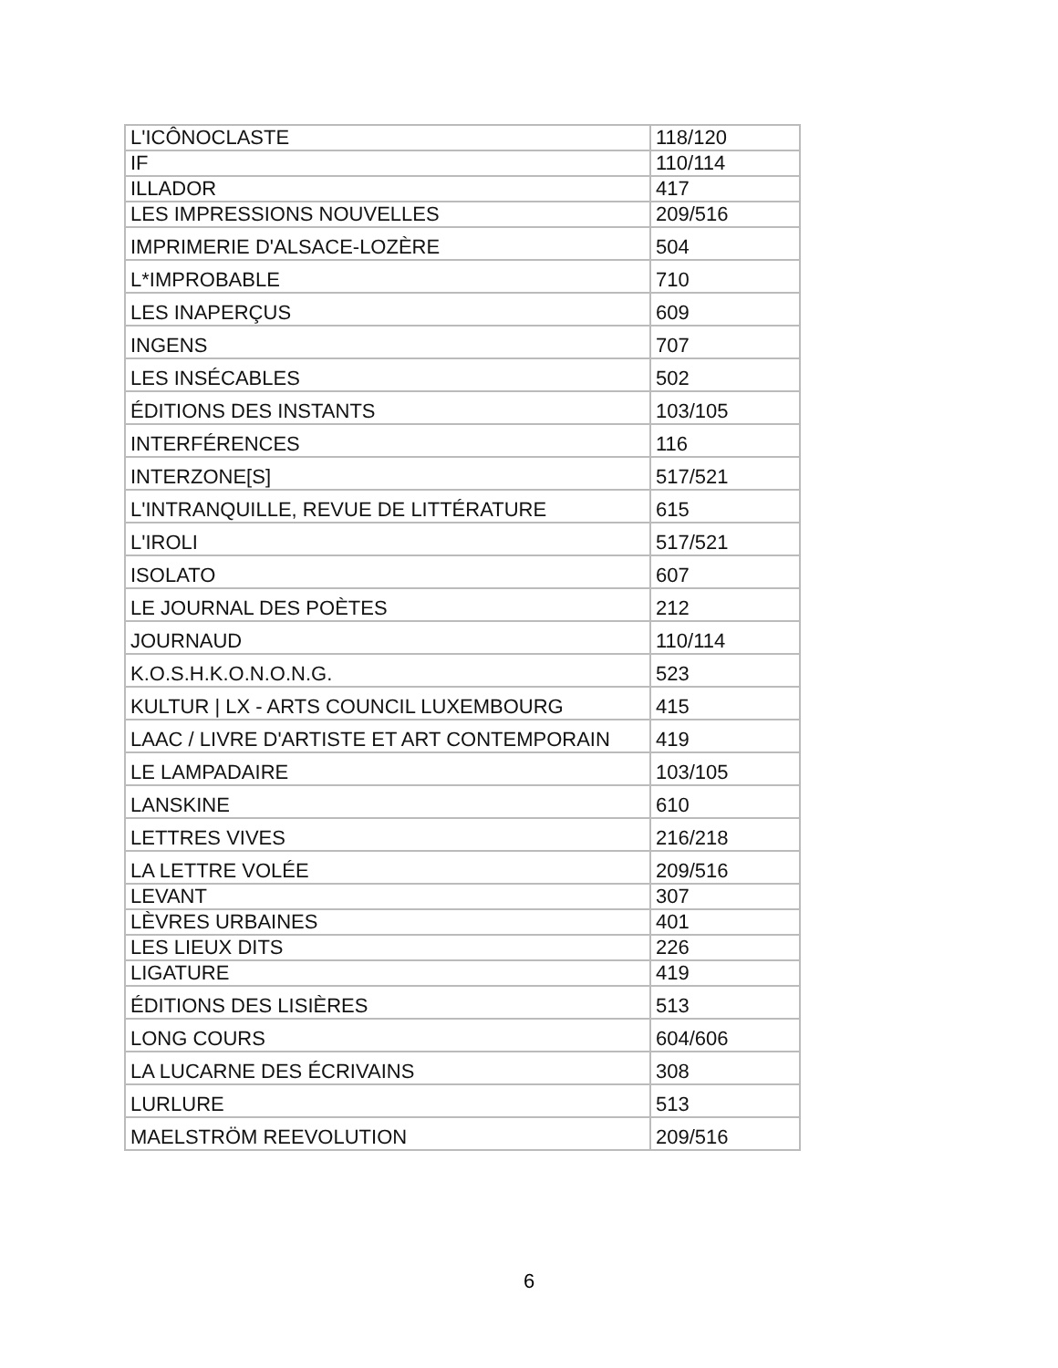| L'ICÔNOCLASTE | 118/120 |
| IF | 110/114 |
| ILLADOR | 417 |
| LES IMPRESSIONS NOUVELLES | 209/516 |
| IMPRIMERIE D'ALSACE-LOZÈRE | 504 |
| L*IMPROBABLE | 710 |
| LES INAPERÇUS | 609 |
| INGENS | 707 |
| LES INSÉCABLES | 502 |
| ÉDITIONS DES INSTANTS | 103/105 |
| INTERFÉRENCES | 116 |
| INTERZONE[S] | 517/521 |
| L'INTRANQUILLE, REVUE DE LITTÉRATURE | 615 |
| L'IROLI | 517/521 |
| ISOLATO | 607 |
| LE JOURNAL DES POÈTES | 212 |
| JOURNAUD | 110/114 |
| K.O.S.H.K.O.N.O.N.G. | 523 |
| KULTUR / LX - ARTS COUNCIL LUXEMBOURG | 415 |
| LAAC / LIVRE D'ARTISTE ET ART CONTEMPORAIN | 419 |
| LE LAMPADAIRE | 103/105 |
| LANSKINE | 610 |
| LETTRES VIVES | 216/218 |
| LA LETTRE VOLÉE | 209/516 |
| LEVANT | 307 |
| LÈVRES URBAINES | 401 |
| LES LIEUX DITS | 226 |
| LIGATURE | 419 |
| ÉDITIONS DES LISIÈRES | 513 |
| LONG COURS | 604/606 |
| LA LUCARNE DES ÉCRIVAINS | 308 |
| LURLURE | 513 |
| MAELSTRÖM REEVOLUTION | 209/516 |
6